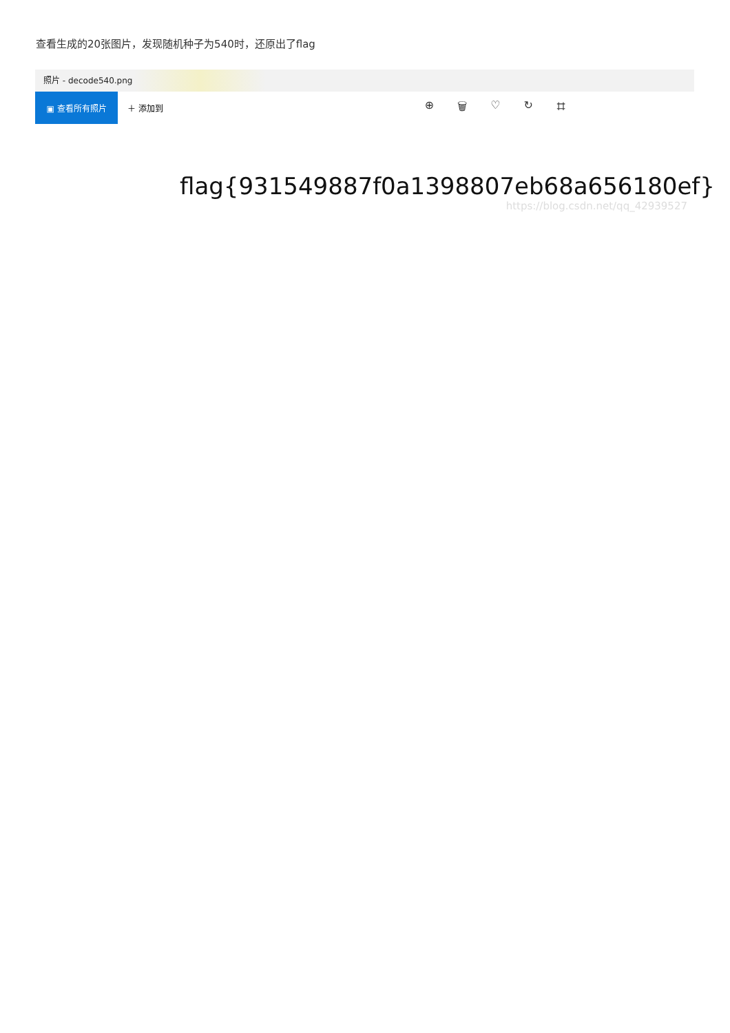查看生成的20张图片，发现随机种子为540时，还原出了flag
照片 - decode540.png
▣ 查看所有照片
＋ 添加到
⊕ 🗑 ♡ ↻ ⌗
flag{931549887f0a1398807eb68a656180ef}
https://blog.csdn.net/qq_42939527